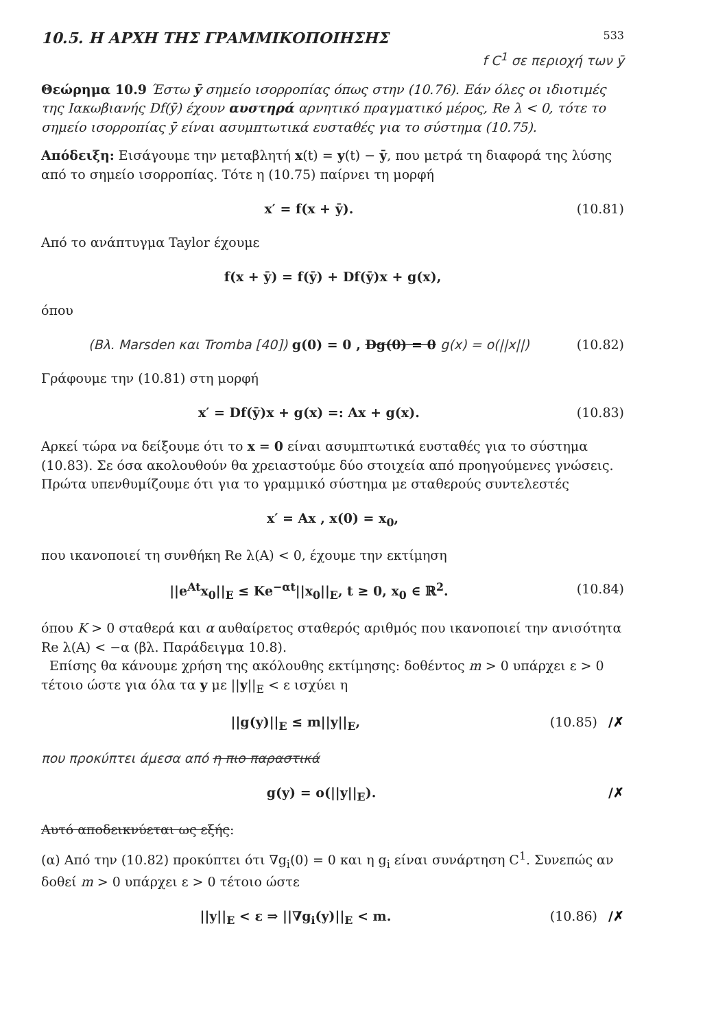10.5. Η ΑΡΧΗ ΤΗΣ ΓΡΑΜΜΙΚΟΠΟΙΗΣΗΣ 533
f C<sup>1</sup> σε περιοχή των ȳ
Θεώρημα 10.9 Έστω ȳ σημείο ισορροπίας όπως στην (10.76). Εάν όλες οι ιδιοτιμές της Ιακωβιανής Df(ȳ) έχουν αυστηρά αρνητικό πραγματικό μέρος, Re λ < 0, τότε το σημείο ισορροπίας ȳ είναι ασυμπτωτικά ευσταθές για το σύστημα (10.75).
Απόδειξη: Εισάγουμε την μεταβλητή x(t) = y(t) − ȳ, που μετρά τη διαφορά της λύσης από το σημείο ισορροπίας. Τότε η (10.75) παίρνει τη μορφή
x′ = f(x + ȳ). (10.81)
Από το ανάπτυγμα Taylor έχουμε
f(x + ȳ) = f(ȳ) + Df(ȳ)x + g(x),
όπου
(Βλ. Marsden και Tromba [40]) g(0) = 0 , Dg(0) = 0 g(x) = o(||x||) (10.82)
Γράφουμε την (10.81) στη μορφή
x′ = Df(ȳ)x + g(x) =: Ax + g(x). (10.83)
Αρκεί τώρα να δείξουμε ότι το x = 0 είναι ασυμπτωτικά ευσταθές για το σύστημα (10.83). Σε όσα ακολουθούν θα χρειαστούμε δύο στοιχεία από προηγούμενες γνώσεις. Πρώτα υπενθυμίζουμε ότι για το γραμμικό σύστημα με σταθερούς συντελεστές
x′ = Ax , x(0) = x<sub>0</sub>,
που ικανοποιεί τη συνθήκη Re λ(A) < 0, έχουμε την εκτίμηση
||e<sup>At</sup>x<sub>0</sub>||<sub>E</sub> ≤ Ke<sup>−αt</sup>||x<sub>0</sub>||<sub>E</sub>, t ≥ 0, x<sub>0</sub> ∈ ℝ<sup>2</sup>. (10.84)
όπου K > 0 σταθερά και α αυθαίρετος σταθερός αριθμός που ικανοποιεί την ανισότητα Re λ(A) < −α (βλ. Παράδειγμα 10.8).
Επίσης θα κάνουμε χρήση της ακόλουθης εκτίμησης: δοθέντος m > 0 υπάρχει ε > 0 τέτοιο ώστε για όλα τα y με ||y||<sub>E</sub> < ε ισχύει η
||g(y)||<sub>E</sub> ≤ m||y||<sub>E</sub>, (10.85) /✗
που προκύπτει άμεσα από η πιο παραστικά
g(y) = o(||y||<sub>E</sub>). /✗
Αυτό αποδεικνύεται ως εξής:
(α) Από την (10.82) προκύπτει ότι ∇g<sub>i</sub>(0) = 0 και η g<sub>i</sub> είναι συνάρτηση C<sup>1</sup>. Συνεπώς αν δοθεί m > 0 υπάρχει ε > 0 τέτοιο ώστε
||y||<sub>E</sub> < ε ⇒ ||∇g<sub>i</sub>(y)||<sub>E</sub> < m. (10.86) /✗